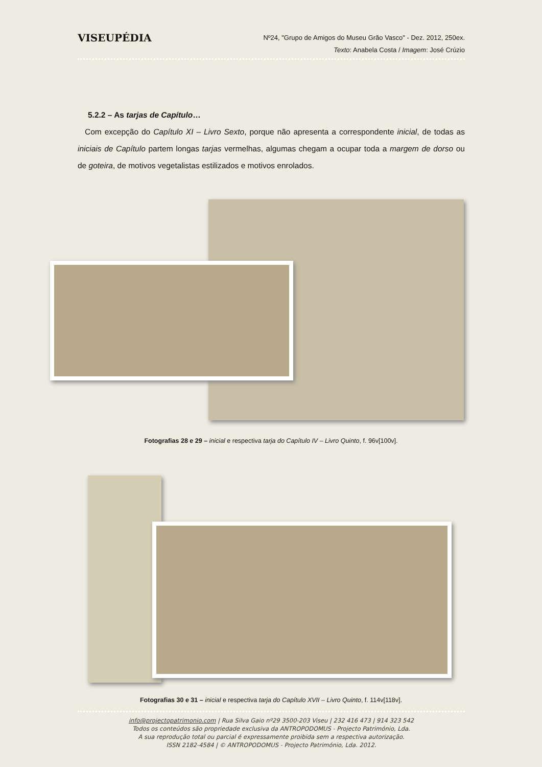VISEUPÉDIA
Nº24, "Grupo de Amigos do Museu Grão Vasco" - Dez. 2012, 250ex.
Texto: Anabela Costa / Imagem: José Crúzio
5.2.2 – As tarjas de Capítulo…
Com excepção do Capítulo XI – Livro Sexto, porque não apresenta a correspondente inicial, de todas as iniciais de Capítulo partem longas tarjas vermelhas, algumas chegam a ocupar toda a margem de dorso ou de goteira, de motivos vegetalistas estilizados e motivos enrolados.
Fotografias 28 e 29 – inicial e respectiva tarja do Capítulo IV – Livro Quinto, f. 96v[100v].
Fotografias 30 e 31 – inicial e respectiva tarja do Capítulo XVII – Livro Quinto, f. 114v[118v].
info@projectopatrimonio.com | Rua Silva Gaio nº29 3500-203 Viseu | 232 416 473 | 914 323 542
Todos os conteúdos são propriedade exclusiva da ANTROPODOMUS - Projecto Património, Lda.
A sua reprodução total ou parcial é expressamente proibida sem a respectiva autorização.
ISSN 2182-4584 | © ANTROPODOMUS - Projecto Património, Lda. 2012.